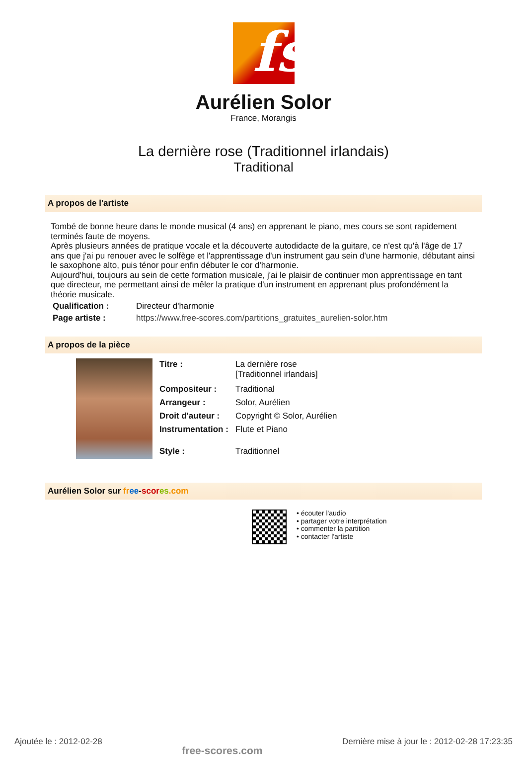fs
Aurélien Solor
France, Morangis
La dernière rose (Traditionnel irlandais)
Traditional
A propos de l'artiste
Tombé de bonne heure dans le monde musical (4 ans) en apprenant le piano, mes cours se sont rapidement terminés faute de moyens.
Après plusieurs années de pratique vocale et la découverte autodidacte de la guitare, ce n'est qu'à l'âge de 17 ans que j'ai pu renouer avec le solfège et l'apprentissage d'un instrument gau sein d'une harmonie, débutant ainsi le saxophone alto, puis ténor pour enfin débuter le cor d'harmonie.
Aujourd'hui, toujours au sein de cette formation musicale, j'ai le plaisir de continuer mon apprentissage en tant que directeur, me permettant ainsi de mêler la pratique d'un instrument en apprenant plus profondément la théorie musicale.
| Qualification : | Directeur d'harmonie |
| Page artiste : | https://www.free-scores.com/partitions_gratuites_aurelien-solor.htm |
A propos de la pièce
| Titre : | La dernière rose [Traditionnel irlandais] |
| Compositeur : | Traditional |
| Arrangeur : | Solor, Aurélien |
| Droit d'auteur : | Copyright © Solor, Aurélien |
| Instrumentation : | Flute et Piano |
| Style : | Traditionnel |
Aurélien Solor sur fr ee-scor es.com
• écouter l'audio
• partager votre interprétation
• commenter la partition
• contacter l'artiste
Ajoutée le : 2012-02-28 free-scores.com Dernière mise à jour le : 2012-02-28 17:23:35